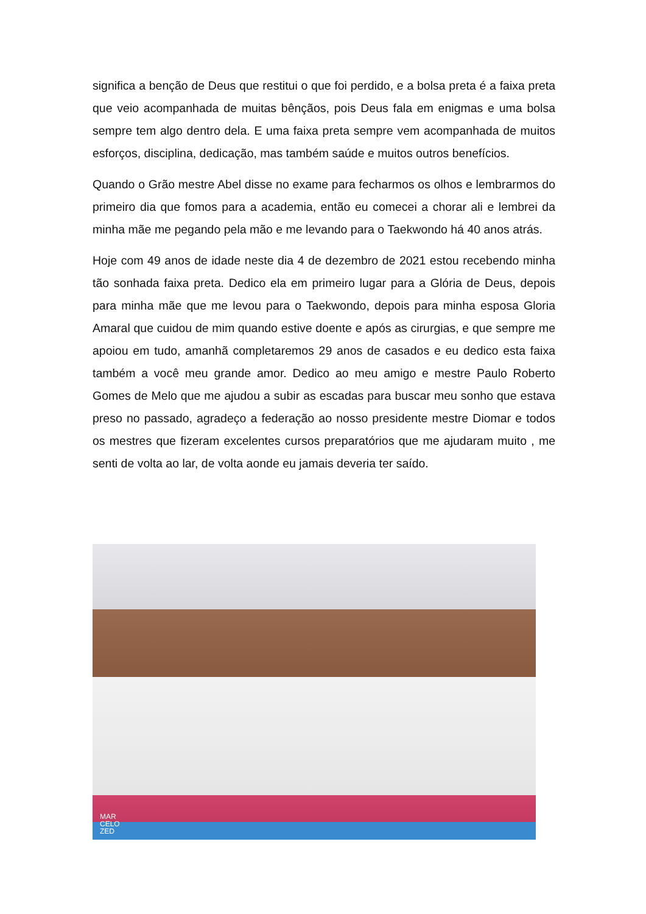significa a benção de Deus que restitui o que foi perdido, e a bolsa preta é a faixa preta que veio acompanhada de muitas bênçãos, pois Deus fala em enigmas e uma bolsa sempre tem algo dentro dela. E uma faixa preta sempre vem acompanhada de muitos esforços, disciplina, dedicação, mas também saúde e muitos outros benefícios.
Quando o Grão mestre Abel disse no exame para fecharmos os olhos e lembrarmos do primeiro dia que fomos para a academia, então eu comecei a chorar ali e lembrei da minha mãe me pegando pela mão e me levando para o Taekwondo há 40 anos atrás.
Hoje com 49 anos de idade neste dia 4 de dezembro de 2021 estou recebendo minha tão sonhada faixa preta. Dedico ela em primeiro lugar para a Glória de Deus, depois para minha mãe que me levou para o Taekwondo, depois para minha esposa Gloria Amaral que cuidou de mim quando estive doente e após as cirurgias, e que sempre me apoiou em tudo, amanhã completaremos 29 anos de casados e eu dedico esta faixa também a você meu grande amor. Dedico ao meu amigo e mestre Paulo Roberto Gomes de Melo que me ajudou a subir as escadas para buscar meu sonho que estava preso no passado, agradeço a federação ao nosso presidente mestre Diomar e todos os mestres que fizeram excelentes cursos preparatórios que me ajudaram muito , me senti de volta ao lar, de volta aonde eu jamais deveria ter saído.
MAR
CELO
ZED